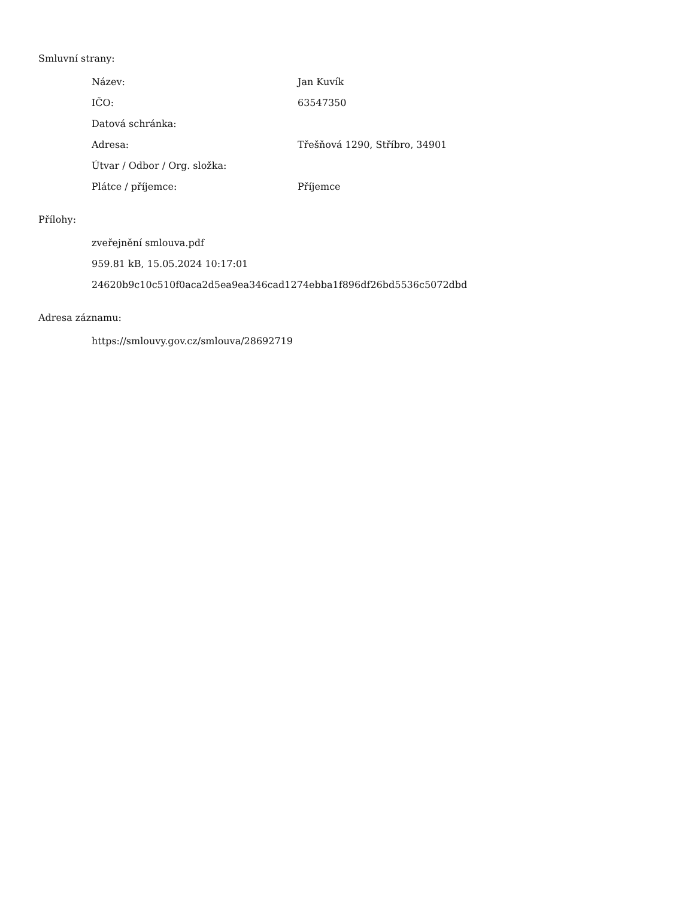Smluvní strany:
| Název: | Jan Kuvík |
| IČO: | 63547350 |
| Datová schránka: | |
| Adresa: | Třešňová 1290, Stříbro, 34901 |
| Útvar / Odbor / Org. složka: | |
| Plátce / příjemce: | Příjemce |
Přílohy:
zveřejnění smlouva.pdf
959.81 kB, 15.05.2024 10:17:01
24620b9c10c510f0aca2d5ea9ea346cad1274ebba1f896df26bd5536c5072dbd
Adresa záznamu:
https://smlouvy.gov.cz/smlouva/28692719